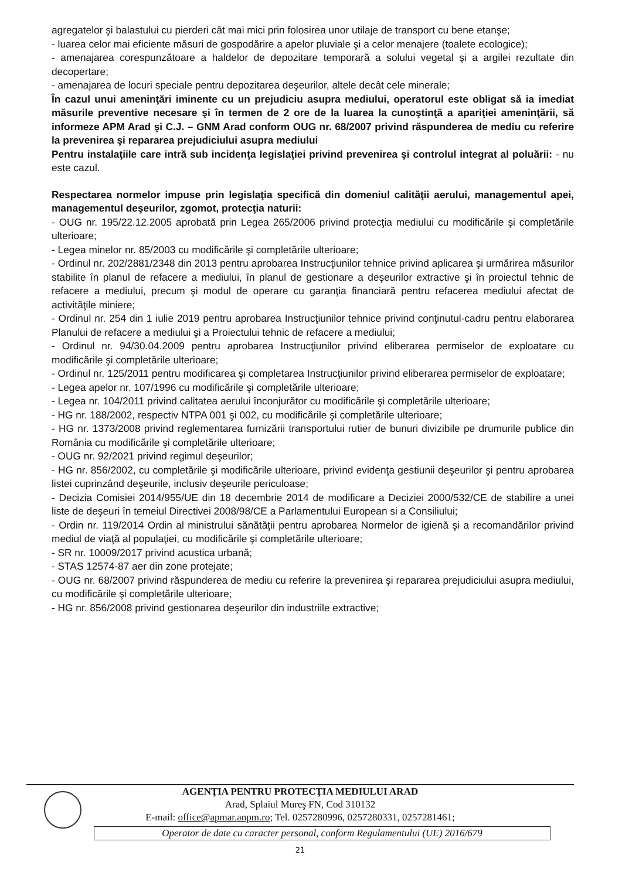agregatelor şi balastului cu pierderi cât mai mici prin folosirea unor utilaje de transport cu bene etanşe;
- luarea celor mai eficiente măsuri de gospodărire a apelor pluviale şi a celor menajere (toalete ecologice);
- amenajarea corespunzătoare a haldelor de depozitare temporară a solului vegetal şi a argilei rezultate din decopertare;
- amenajarea de locuri speciale pentru depozitarea deşeurilor, altele decât cele minerale;
În cazul unui ameninţări iminente cu un prejudiciu asupra mediului, operatorul este obligat să ia imediat măsurile preventive necesare şi în termen de 2 ore de la luarea la cunoştinţă a apariţiei ameninţării, să informeze APM Arad şi C.J. – GNM Arad conform OUG nr. 68/2007 privind răspunderea de mediu cu referire la prevenirea şi repararea prejudiciului asupra mediului
Pentru instalaţiile care intră sub incidenţa legislaţiei privind prevenirea şi controlul integrat al poluării: - nu este cazul.
Respectarea normelor impuse prin legislaţia specifică din domeniul calităţii aerului, managementul apei, managementul deşeurilor, zgomot, protecţia naturii:
- OUG nr. 195/22.12.2005 aprobată prin Legea 265/2006 privind protecţia mediului cu modificările şi completările ulterioare;
- Legea minelor nr. 85/2003 cu modificările şi completările ulterioare;
- Ordinul nr. 202/2881/2348 din 2013 pentru aprobarea Instrucţiunilor tehnice privind aplicarea şi urmărirea măsurilor stabilite în planul de refacere a mediului, în planul de gestionare a deşeurilor extractive şi în proiectul tehnic de refacere a mediului, precum şi modul de operare cu garanţia financiară pentru refacerea mediului afectat de activităţile miniere;
- Ordinul nr. 254 din 1 iulie 2019 pentru aprobarea Instrucţiunilor tehnice privind conţinutul-cadru pentru elaborarea Planului de refacere a mediului şi a Proiectului tehnic de refacere a mediului;
- Ordinul nr. 94/30.04.2009 pentru aprobarea Instrucţiunilor privind eliberarea permiselor de exploatare cu modificările şi completările ulterioare;
- Ordinul nr. 125/2011 pentru modificarea şi completarea Instrucţiunilor privind eliberarea permiselor de exploatare;
- Legea apelor nr. 107/1996 cu modificările şi completările ulterioare;
- Legea nr. 104/2011 privind calitatea aerului înconjurător cu modificările şi completările ulterioare;
- HG nr. 188/2002, respectiv NTPA 001 şi 002, cu modificările şi completările ulterioare;
- HG nr. 1373/2008 privind reglementarea furnizării transportului rutier de bunuri divizibile pe drumurile publice din România cu modificările şi completările ulterioare;
- OUG nr. 92/2021 privind regimul deşeurilor;
- HG nr. 856/2002, cu completările şi modificările ulterioare, privind evidenţa gestiunii deşeurilor şi pentru aprobarea listei cuprinzând deşeurile, inclusiv deşeurile periculoase;
- Decizia Comisiei 2014/955/UE din 18 decembrie 2014 de modificare a Deciziei 2000/532/CE de stabilire a unei liste de deşeuri în temeiul Directivei 2008/98/CE a Parlamentului European si a Consiliului;
- Ordin nr. 119/2014 Ordin al ministrului sănătăţii pentru aprobarea Normelor de igienă şi a recomandărilor privind mediul de viaţă al populaţiei, cu modificările şi completările ulterioare;
- SR nr. 10009/2017 privind acustica urbană;
- STAS 12574-87 aer din zone protejate;
- OUG nr. 68/2007 privind răspunderea de mediu cu referire la prevenirea şi repararea prejudiciului asupra mediului, cu modificările şi completările ulterioare;
- HG nr. 856/2008 privind gestionarea deşeurilor din industriile extractive;
AGENŢIA PENTRU PROTECŢIA MEDIULUI ARAD
Arad, Splaiul Mureş FN, Cod 310132
E-mail: office@apmar.anpm.ro; Tel. 0257280996, 0257280331, 0257281461;
Operator de date cu caracter personal, conform Regulamentului (UE) 2016/679
21